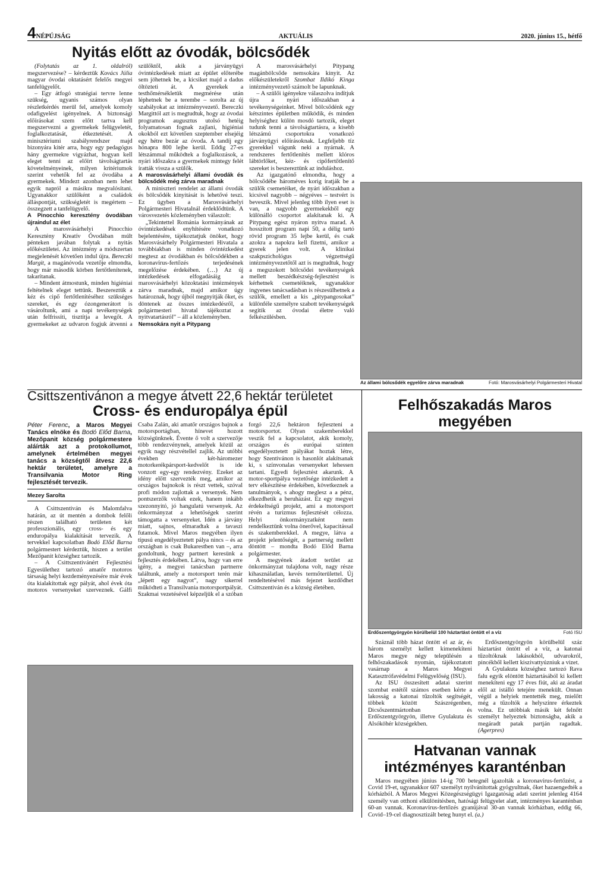4
NÉPÚJSÁG AKTUÁLIS 2020. június 15., hétfő
Nyitás előtt az óvodák, bölcsődék
(Folytatás az 1. oldalról) megszervezése? – kérdeztük Kovács Júlia magyar óvodai oktatásért felelős megyei tanfelügyelőt.
– Egy átfogó stratégiai tervre lenne szükség, ugyanis számos olyan részletkérdés merül fel, amelyek komoly odafigyelést igényelnek. A biztonsági előírásokat szem előtt tartva kell megszervezni a gyermekek felügyeletét, foglalkoztatását, étkeztetését. A minisztériumi szabályrendszer majd bizonyára kitér arra, hogy egy pedagógus hány gyermekre vigyázhat, hogyan kell eleget tenni az előírt távolságtartás követelményeinek, milyen kritériumok szerint vehetők fel az óvodába a gyermekek. Mindezt azonban nem lehet egyik napról a másikra megvalósítani. Ugyanakkor szülőként a családok álláspontját, szükségletét is megértem – összegzett a tanfelügyelő.
A Pinocchio keresztény óvodában újraindul az élet
A marosvásárhelyi Pinocchio Keresztény Kreatív Óvodában múlt pénteken javában folytak a nyitás előkészületei. Az intézmény a módszertan megjelenését követően indul újra. Bereczki Margit, a magánóvoda vezetője elmondta, hogy már második körben fertőtlenítenek, takarítanak.
– Mindent átmostunk, minden higiéniai feltételnek eleget tettünk. Beszereztük a kéz és cipő fertőtlenítéséhez szükséges szereket, és egy ózongenerátort is vásároltunk, ami a napi tevékenységek után felfrissíti, tisztítja a levegőt. A gyermekeket az udvaron fogjuk átvenni a szülőktől, akik a járványügyi óvintézkedések miatt az épület előterébe sem jöhetnek be, a kicsiket majd a dadus öltözteti át. A gyerekek a testhőmérsékletük megmérése után léphetnek be a terembe – sorolta az új szabályokat az intézményvezető. Bereczki Margittól azt is megtudtuk, hogy az óvodai programok augusztus utolsó hetéig folyamatosan fognak zajlani, higiéniai okokból ezt követően szeptember elsejéig egy hétre bezár az óvoda. A tandíj egy hónapra 800 lejbe kerül. Eddig 27-es létszámmal működtek a foglalkozások, a nyári időszakra a gyermekek mintegy felét íratták vissza a szülők.
A marosvásárhelyi állami óvodák és bölcsődék még zárva maradnak
A miniszteri rendelet az állami óvodák és bölcsődék kinyitását is lehetővé teszi. Ez ügyben a Marosvásárhelyi Polgármesteri Hivatalnál érdeklődtünk. A városvezetés közleményben válaszolt:
„Tekintettel Románia kormányának az óvintézkedések enyhítésére vonatkozó bejelentésére, tájékoztatjuk önöket, hogy Marosvásárhely Polgármesteri Hivatala a továbbiakban is minden óvintézkedést megtesz az óvodákban és bölcsődékben a koronavírus-fertőzés terjedésének megelőzése érdekében. (…) Az új intézkedések elfogadásáig a marosvásárhelyi közoktatási intézmények zárva maradnak, majd amikor úgy határoznak, hogy újból megnyitják őket, és döntenek az összes intézkedésről, a polgármesteri hivatal tájékoztat a nyitvatartásról” – áll a közleményben.
Nemsokára nyit a Pitypang
A marosvásárhelyi Pitypang magánbölcsőde nemsokára kinyit. Az előkészületekről Szombat Ildikó Kinga intézményvezető számolt be lapunknak.
– A szülői igényekre válaszolva indítjuk újra a nyári időszakban a tevékenységeinket. Mivel bölcsődénk egy kétszintes épületben működik, és minden helyiséghez külön mosdó tartozik, eleget tudunk tenni a távolságtartásra, a kisebb létszámú csoportokra vonatkozó járványügyi előírásoknak. Legfeljebb tíz gyerekkel vágunk neki a nyárnak. A rendszeres fertőtlenítés mellett klóros lábtörlőket, kéz- és cipőfertőtlenítő szereket is beszereztünk az induláshoz.
Az igazgatónő elmondta, hogy a bölcsődébe hároméves korig íratják be a szülők csemetéiket, de nyári időszakban a kicsivel nagyobb – négyéves – testvért is beveszik. Mivel jelenleg több ilyen eset is van, a nagyobb gyermekekből egy különálló csoportot alakítanak ki. A Pitypang egész nyáron nyitva marad. A hosszított program napi 50, a délig tartó rövid program 35 lejbe kerül, és csak azokra a napokra kell fizetni, amikor a gyerek jelen volt. A klinikai szakpszichológus végzettségű intézményvezetőtől azt is megtudtuk, hogy a megszokott bölcsődei tevékenységek mellett beszédkészség-fejlesztést is kérhetnek csemetéiknek, ugyanakkor ingyenes tanácsadásban is részesülhetnek a szülők, emellett a kis „pitypangosokat” különféle személyre szabott tevékenységek segítik az óvodai életre való felkészülésben.
Az állami bölcsődék egyelőre zárva maradnak Fotó: Marosvásárhelyi Polgármesteri Hivatal
Csittszentivánon a megye átvett 22,6 hektár területet
Cross- és enduropálya épül
Péter Ferenc, a Maros Megyei Tanács elnöke és Bodó Előd Barna, Mezőpanit község polgármestere aláírták azt a protokollumot, amelynek értelmében megyei tanács a községtől átvesz 22,6 hektár területet, amelyre a Transilvania Motor Ring fejlesztését tervezik.
Mezey Sarolta
A Csittszentiván és Malomfalva határán, az út mentén a dombok felőli részen található területen két professzionális, egy cross- és egy enduropálya kialakítását tervezik. A tervekkel kapcsolatban Bodó Előd Barna polgármestert kérdeztük, hiszen a terület Mezőpanit községhez tartozik.
– A Csittszentivánért Fejlesztési Egyesülethez tartozó amatőr motoros társaság helyi kezdeményezésére már évek óta kialakítottak egy pályát, ahol évek óta motoros versenyeket szerveznek. Gálfi Csaba Zalán, aki amatőr országos bajnok a motorsportágban, hínevet hozott községünknek. Évente ő volt a szervezője több rendezvénynek, amelyek közül az egyik nagy részvétellel zajlik. Az utóbbi években két-háromezer motorkerékpársport-kedvelőt is ide vonzott egy-egy rendezvény. Ezeket az idény előtt szervezték meg, amikor az országos bajnokok is részt vettek, szóval profi módon zajlottak a versenyek. Nem pontszerzők voltak ezek, hanem inkább szezonnyitó, jó hangulatú versenyek. Az önkormányzat a lehetőségek szerint támogatta a versenyeket. Idén a járvány miatt, sajnos, elmaradtak a tavaszi futamok. Mivel Maros megyében ilyen típusú engedélyeztetett pálya nincs – és az országban is csak Bukarestben van –, arra gondoltunk, hogy partnert keresünk a fejlesztés érdekében. Látva, hogy van erre igény, a megyei tanácsban partnerre találtunk, amely a motorsport terén már „lépett egy nagyot”, nagy sikerrel működteti a Transilvania motorsportpályát. Szakmai vezetésével képzeljük el a szóban forgó 22,6 hektáron fejleszteni a motorsportot. Olyan szakemberekkel veszik fel a kapcsolatot, akik komoly, országos és európai szinten engedélyeztetett pályákat hoztak létre, hogy Szentivánon is hasonlót alakítsanak ki, s színvonalas versenyeket lehessen tartani. Egyedi fejlesztést akarunk. A motor-sportpálya vezetősége intézkedett a terv elkészítése érdekében, következnek a tanulmányok, s ahogy meglesz a a pénz, elkezdhetik a beruházást. Ez egy megyei érdekeltségű projekt, ami a motorsport révén a turizmus fejlesztését célozza. Helyi önkormányzatként nem rendelkeztünk volna önerővel, kapacitással és szakemberekkel. A megye, látva a projekt jelentőségét, a partnerség mellett döntött – mondta Bodó Előd Barna polgármester.
A megyének átadott terület az önkormányzat tulajdona volt, nagy része kihasználatlan, kevés termőterülettel. Új rendeltetésével más fejezet kezdődhet Csittszentiván és a község életében.
Felhőszakadás Maros megyében
Erdőszentgyörgyön körülbelül 100 háztartást öntött el a víz Fotó ISU
Száznál több házat öntött el az ár, és három személyt kellett kimenekíteni Maros megye négy településén a felhőszakadások nyomán, tájékoztatott vasárnap a Maros Megyei Katasztrófavédelmi Felügyelőség (ISU).
Az ISU összesített adatai szerint szombat estétől számos esetben kérte a lakosság a katonai tűzoltók segítségét, többek között Szászrégenben, Dicsőszentmártonban és Erdőszentgyörgyön, illetve Gyulakuta és Alsóköhér községekben.
Erdőszentgyörgyön körülbelül száz háztartást öntött el a víz, a katonai tűzoltóknak lakásokból, udvarokról, pincékből kellett kiszivattyúzniuk a vizet.
A Gyulakuta községhez tartozó Rava falu egyik elöntött háztartásából ki kellett menekíteni egy 17 éves fiút, aki az áradat elől az istálló tetejére menekült. Onnan végül a helyiek mentették meg, mielőtt még a tűzoltók a helyszínre érkeztek volna. Ez utóbbiak másik két felnőtt személyt helyeztek biztonságba, akik a megáradt patak partján ragadtak. (Agerpres)
Hatvanan vannak intézményes karanténban
Maros megyében június 14-ig 700 betegnél igazolták a koronavírus-fertőzést, a Covid 19-et, ugyanakkor 607 személyt nyilvánítottak gyógyultnak, őket hazaengedték a kórházból. A Maros Megyei Közegészségügyi Igazgatóság adati szerint jelenleg 4164 személy van otthoni elkülönítésben, hatósági felügyelet alatt, intézményes karanténban 60-an vannak. Koronavírus-fertőzés gyanújával 30-an vannak kórházban, eddig 66, Covid–19-cel diagnosztizált beteg hunyt el. (a.)